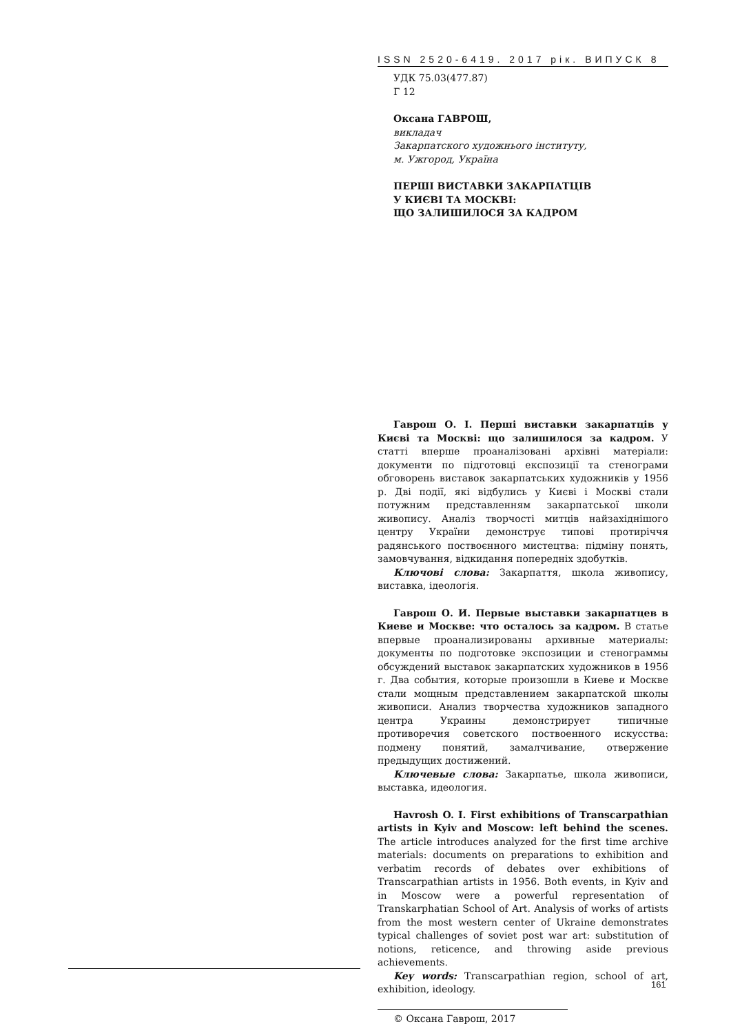ISSN 2520-6419. 2017 рік. ВИПУСК 8
УДК 75.03(477.87)
Г 12
Оксана ГАВРОШ,
викладач
Закарпатского художнього інституту,
м. Ужгород, Україна
ПЕРШІ ВИСТАВКИ ЗАКАРПАТЦІВ
У КИЄВІ ТА МОСКВІ:
ЩО ЗАЛИШИЛОСЯ ЗА КАДРОМ
Гаврош О. І. Перші виставки закарпатців у Києві та Москві: що залишилося за кадром. У статті вперше проаналізовані архівні матеріали: документи по підготовці експозиції та стенограми обговорень виставок закарпатських художників у 1956 р. Дві події, які відбулись у Києві і Москві стали потужним представленням закарпатської школи живопису. Аналіз творчості митців найзахіднішого центру України демонструє типові протиріччя радянського поствоєнного мистецтва: підміну понять, замовчування, відкидання попередніх здобутків.
Ключові слова: Закарпаття, школа живопису, виставка, ідеологія.
Гаврош О. И. Первые выставки закарпатцев в Киеве и Москве: что осталось за кадром. В статье впервые проанализированы архивные материалы: документы по подготовке экспозиции и стенограммы обсуждений выставок закарпатских художников в 1956 г. Два события, которые произошли в Киеве и Москве стали мощным представлением закарпатской школы живописи. Анализ творчества художников западного центра Украины демонстрирует типичные противоречия советского поствоенного искусства: подмену понятий, замалчивание, отвержение предыдущих достижений.
Ключевые слова: Закарпатье, школа живописи, выставка, идеология.
Havrosh O. I. First exhibitions of Transcarpathian artists in Kyiv and Moscow: left behind the scenes. The article introduces analyzed for the first time archive materials: documents on preparations to exhibition and verbatim records of debates over exhibitions of Transcarpathian artists in 1956. Both events, in Kyiv and in Moscow were a powerful representation of Transkarphatian School of Art. Analysis of works of artists from the most western center of Ukraine demonstrates typical challenges of soviet post war art: substitution of notions, reticence, and throwing aside previous achievements.
Key words: Transcarpathian region, school of art, exhibition, ideology.
© Оксана Гаврош, 2017
161